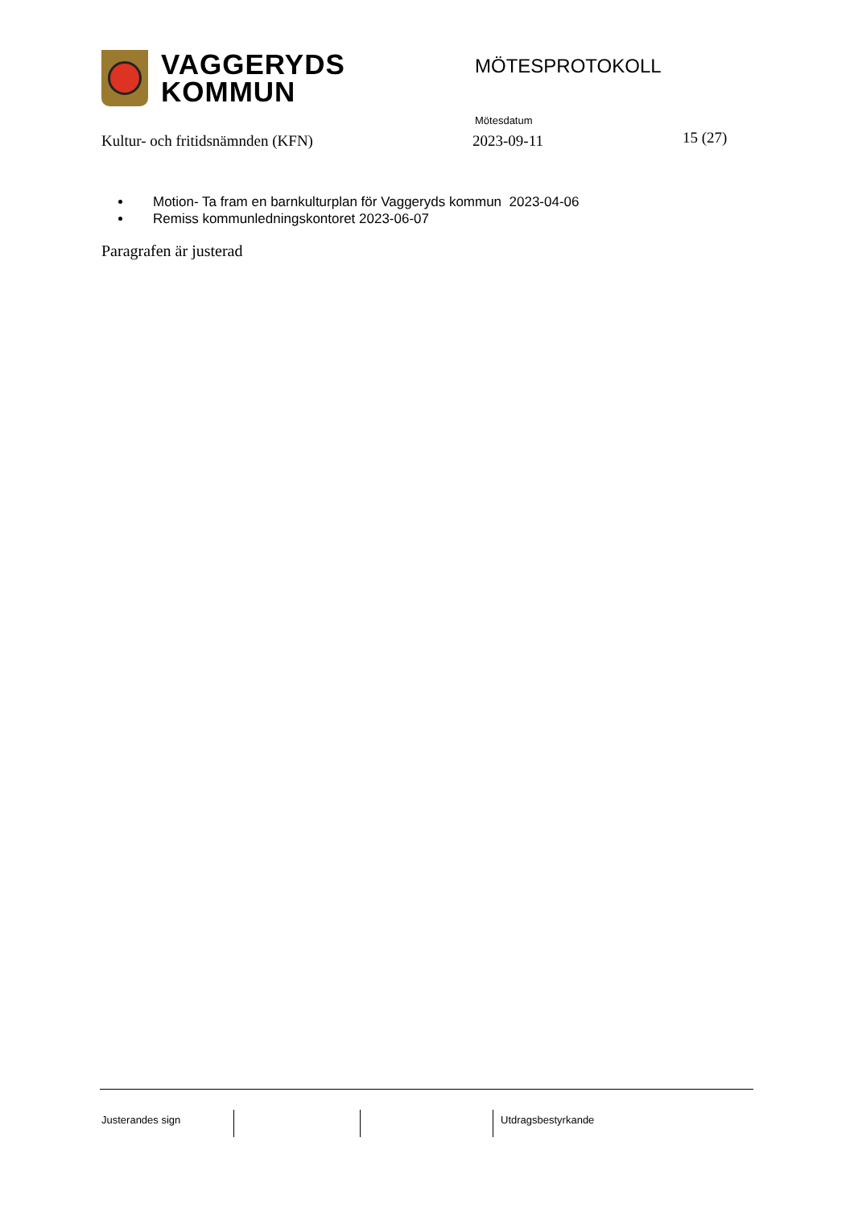VAGGERYDS
KOMMUN
MÖTESPROTOKOLL
Mötesdatum
Kultur- och fritidsnämnden (KFN) 2023-09-11 15 (27)
Motion- Ta fram en barnkulturplan för Vaggeryds kommun 2023-04-06
Remiss kommunledningskontoret 2023-06-07
Paragrafen är justerad
Justerandes sign Utdragsbestyrkande